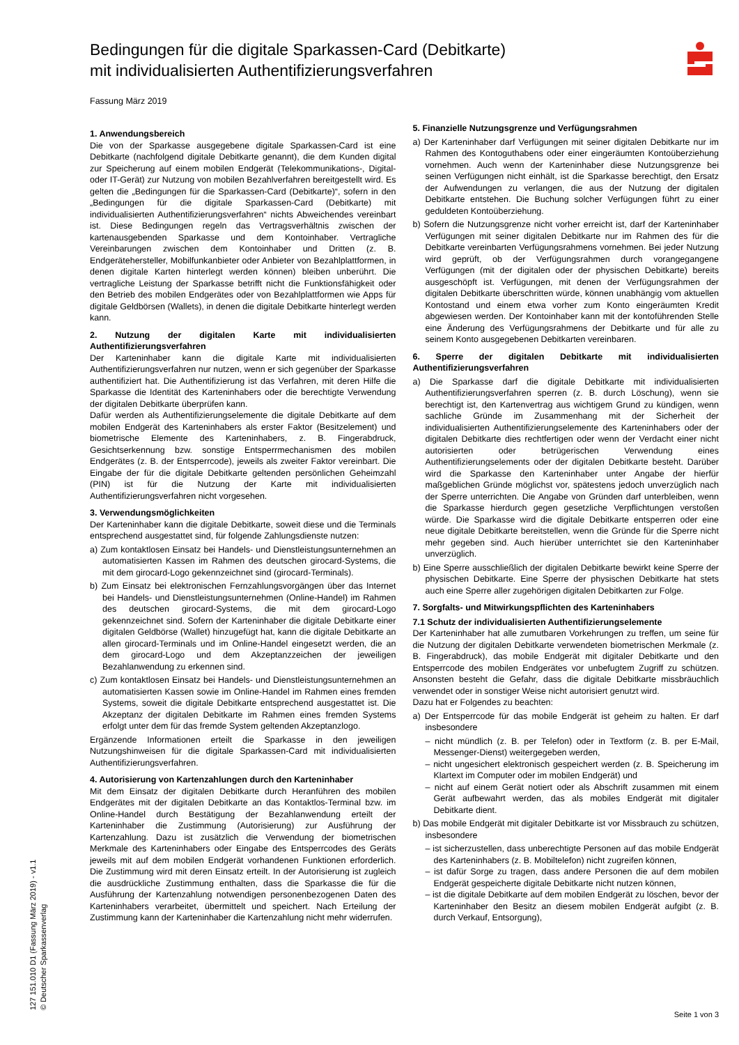Bedingungen für die digitale Sparkassen-Card (Debitkarte) mit individualisierten Authentifizierungsverfahren
Fassung März 2019
1. Anwendungsbereich
Die von der Sparkasse ausgegebene digitale Sparkassen-Card ist eine Debitkarte (nachfolgend digitale Debitkarte genannt), die dem Kunden digital zur Speicherung auf einem mobilen Endgerät (Telekommunikations-, Digital- oder IT-Gerät) zur Nutzung von mobilen Bezahlverfahren bereitgestellt wird. Es gelten die „Bedingungen für die Sparkassen-Card (Debitkarte)“, sofern in den „Bedingungen für die digitale Sparkassen-Card (Debitkarte) mit individualisierten Authentifizierungsverfahren“ nichts Abweichendes vereinbart ist. Diese Bedingungen regeln das Vertragsverhältnis zwischen der kartenausgebenden Sparkasse und dem Kontoinhaber. Vertragliche Vereinbarungen zwischen dem Kontoinhaber und Dritten (z. B. Endgerätehersteller, Mobilfunkanbieter oder Anbieter von Bezahlplattformen, in denen digitale Karten hinterlegt werden können) bleiben unberührt. Die vertragliche Leistung der Sparkasse betrifft nicht die Funktionsfähigkeit oder den Betrieb des mobilen Endgerätes oder von Bezahlplattformen wie Apps für digitale Geldbörsen (Wallets), in denen die digitale Debitkarte hinterlegt werden kann.
2. Nutzung der digitalen Karte mit individualisierten Authentifizierungsverfahren
Der Karteninhaber kann die digitale Karte mit individualisierten Authentifizierungsverfahren nur nutzen, wenn er sich gegenüber der Sparkasse authentifiziert hat. Die Authentifizierung ist das Verfahren, mit deren Hilfe die Sparkasse die Identität des Karteninhabers oder die berechtigte Verwendung der digitalen Debitkarte überprüfen kann.
Dafür werden als Authentifizierungselemente die digitale Debitkarte auf dem mobilen Endgerät des Karteninhabers als erster Faktor (Besitzelement) und biometrische Elemente des Karteninhabers, z. B. Fingerabdruck, Gesichtserkennung bzw. sonstige Entsperrmechanismen des mobilen Endgerätes (z. B. der Entsperrcode), jeweils als zweiter Faktor vereinbart. Die Eingabe der für die digitale Debitkarte geltenden persönlichen Geheimzahl (PIN) ist für die Nutzung der Karte mit individualisierten Authentifizierungsverfahren nicht vorgesehen.
3. Verwendungsmöglichkeiten
Der Karteninhaber kann die digitale Debitkarte, soweit diese und die Terminals entsprechend ausgestattet sind, für folgende Zahlungsdienste nutzen:
a) Zum kontaktlosen Einsatz bei Handels- und Dienstleistungsunternehmen an automatisierten Kassen im Rahmen des deutschen girocard-Systems, die mit dem girocard-Logo gekennzeichnet sind (girocard-Terminals).
b) Zum Einsatz bei elektronischen Fernzahlungsvorgängen über das Internet bei Handels- und Dienstleistungsunternehmen (Online-Handel) im Rahmen des deutschen girocard-Systems, die mit dem girocard-Logo gekennzeichnet sind. Sofern der Karteninhaber die digitale Debitkarte einer digitalen Geldbörse (Wallet) hinzugefügt hat, kann die digitale Debitkarte an allen girocard-Terminals und im Online-Handel eingesetzt werden, die an dem girocard-Logo und dem Akzeptanzzeichen der jeweiligen Bezahlanwendung zu erkennen sind.
c) Zum kontaktlosen Einsatz bei Handels- und Dienstleistungsunternehmen an automatisierten Kassen sowie im Online-Handel im Rahmen eines fremden Systems, soweit die digitale Debitkarte entsprechend ausgestattet ist. Die Akzeptanz der digitalen Debitkarte im Rahmen eines fremden Systems erfolgt unter dem für das fremde System geltenden Akzeptanzlogo.
Ergänzende Informationen erteilt die Sparkasse in den jeweiligen Nutzungshinweisen für die digitale Sparkassen-Card mit individualisierten Authentifizierungsverfahren.
4. Autorisierung von Kartenzahlungen durch den Karteninhaber
Mit dem Einsatz der digitalen Debitkarte durch Heranführen des mobilen Endgerätes mit der digitalen Debitkarte an das Kontaktlos-Terminal bzw. im Online-Handel durch Bestätigung der Bezahlanwendung erteilt der Karteninhaber die Zustimmung (Autorisierung) zur Ausführung der Kartenzahlung. Dazu ist zusätzlich die Verwendung der biometrischen Merkmale des Karteninhabers oder Eingabe des Entsperrcodes des Geräts jeweils mit auf dem mobilen Endgerät vorhandenen Funktionen erforderlich. Die Zustimmung wird mit deren Einsatz erteilt. In der Autorisierung ist zugleich die ausdrückliche Zustimmung enthalten, dass die Sparkasse die für die Ausführung der Kartenzahlung notwendigen personenbezogenen Daten des Karteninhabers verarbeitet, übermittelt und speichert. Nach Erteilung der Zustimmung kann der Karteninhaber die Kartenzahlung nicht mehr widerrufen.
5. Finanzielle Nutzungsgrenze und Verfügungsrahmen
a) Der Karteninhaber darf Verfügungen mit seiner digitalen Debitkarte nur im Rahmen des Kontoguthabens oder einer eingeräumten Kontoüberziehung vornehmen. Auch wenn der Karteninhaber diese Nutzungsgrenze bei seinen Verfügungen nicht einhält, ist die Sparkasse berechtigt, den Ersatz der Aufwendungen zu verlangen, die aus der Nutzung der digitalen Debitkarte entstehen. Die Buchung solcher Verfügungen führt zu einer geduldeten Kontoüberziehung.
b) Sofern die Nutzungsgrenze nicht vorher erreicht ist, darf der Karteninhaber Verfügungen mit seiner digitalen Debitkarte nur im Rahmen des für die Debitkarte vereinbarten Verfügungsrahmens vornehmen. Bei jeder Nutzung wird geprüft, ob der Verfügungsrahmen durch vorangegangene Verfügungen (mit der digitalen oder der physischen Debitkarte) bereits ausgeschöpft ist. Verfügungen, mit denen der Verfügungsrahmen der digitalen Debitkarte überschritten würde, können unabhängig vom aktuellen Kontostand und einem etwa vorher zum Konto eingeräumten Kredit abgewiesen werden. Der Kontoinhaber kann mit der kontoführenden Stelle eine Änderung des Verfügungsrahmens der Debitkarte und für alle zu seinem Konto ausgegebenen Debitkarten vereinbaren.
6. Sperre der digitalen Debitkarte mit individualisierten Authentifizierungsverfahren
a) Die Sparkasse darf die digitale Debitkarte mit individualisierten Authentifizierungsverfahren sperren (z. B. durch Löschung), wenn sie berechtigt ist, den Kartenvertrag aus wichtigem Grund zu kündigen, wenn sachliche Gründe im Zusammenhang mit der Sicherheit der individualisierten Authentifizierungselemente des Karteninhabers oder der digitalen Debitkarte dies rechtfertigen oder wenn der Verdacht einer nicht autorisierten oder betrügerischen Verwendung eines Authentifizierungselements oder der digitalen Debitkarte besteht. Darüber wird die Sparkasse den Karteninhaber unter Angabe der hierfür maßgeblichen Gründe möglichst vor, spätestens jedoch unverzüglich nach der Sperre unterrichten. Die Angabe von Gründen darf unterbleiben, wenn die Sparkasse hierdurch gegen gesetzliche Verpflichtungen verstoßen würde. Die Sparkasse wird die digitale Debitkarte entsperren oder eine neue digitale Debitkarte bereitstellen, wenn die Gründe für die Sperre nicht mehr gegeben sind. Auch hierüber unterrichtet sie den Karteninhaber unverzüglich.
b) Eine Sperre ausschließlich der digitalen Debitkarte bewirkt keine Sperre der physischen Debitkarte. Eine Sperre der physischen Debitkarte hat stets auch eine Sperre aller zugehörigen digitalen Debitkarten zur Folge.
7. Sorgfalts- und Mitwirkungspflichten des Karteninhabers
7.1 Schutz der individualisierten Authentifizierungselemente
Der Karteninhaber hat alle zumutbaren Vorkehrungen zu treffen, um seine für die Nutzung der digitalen Debitkarte verwendeten biometrischen Merkmale (z. B. Fingerabdruck), das mobile Endgerät mit digitaler Debitkarte und den Entsperrcode des mobilen Endgerätes vor unbefugtem Zugriff zu schützen. Ansonsten besteht die Gefahr, dass die digitale Debitkarte missbräuchlich verwendet oder in sonstiger Weise nicht autorisiert genutzt wird.
Dazu hat er Folgendes zu beachten:
a) Der Entsperrcode für das mobile Endgerät ist geheim zu halten. Er darf insbesondere
– nicht mündlich (z. B. per Telefon) oder in Textform (z. B. per E-Mail, Messenger-Dienst) weitergegeben werden,
– nicht ungesichert elektronisch gespeichert werden (z. B. Speicherung im Klartext im Computer oder im mobilen Endgerät) und
– nicht auf einem Gerät notiert oder als Abschrift zusammen mit einem Gerät aufbewahrt werden, das als mobiles Endgerät mit digitaler Debitkarte dient.
b) Das mobile Endgerät mit digitaler Debitkarte ist vor Missbrauch zu schützen, insbesondere
– ist sicherzustellen, dass unberechtigte Personen auf das mobile Endgerät des Karteninhabers (z. B. Mobiltelefon) nicht zugreifen können,
– ist dafür Sorge zu tragen, dass andere Personen die auf dem mobilen Endgerät gespeicherte digitale Debitkarte nicht nutzen können,
– ist die digitale Debitkarte auf dem mobilen Endgerät zu löschen, bevor der Karteninhaber den Besitz an diesem mobilen Endgerät aufgibt (z. B. durch Verkauf, Entsorgung),
127 151.010 D1 (Fassung März 2019) - v1.1
© Deutscher Sparkassenverlag
Seite 1 von 3